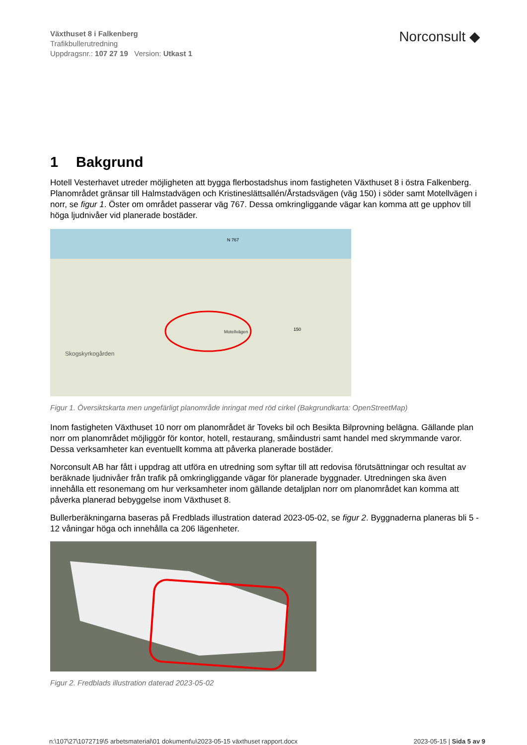Växthuset 8 i Falkenberg
Trafikbullerutredning
Uppdragsnr.: 107 27 19 Version: Utkast 1
Norconsult ◆
1 Bakgrund
Hotell Vesterhavet utreder möjligheten att bygga flerbostadshus inom fastigheten Växthuset 8 i östra Falkenberg. Planområdet gränsar till Halmstadvägen och Kristineslättsallén/Årstadsvägen (väg 150) i söder samt Motellvägen i norr, se figur 1. Öster om området passerar väg 767. Dessa omkringliggande vägar kan komma att ge upphov till höga ljudnivåer vid planerade bostäder.
Skogskyrkogården
Motellvägen
150
N 767
Figur 1. Översiktskarta men ungefärligt planområde inringat med röd cirkel (Bakgrundkarta: OpenStreetMap)
Inom fastigheten Växthuset 10 norr om planområdet är Toveks bil och Besikta Bilprovning belägna. Gällande plan norr om planområdet möjliggör för kontor, hotell, restaurang, småindustri samt handel med skrymmande varor. Dessa verksamheter kan eventuellt komma att påverka planerade bostäder.
Norconsult AB har fått i uppdrag att utföra en utredning som syftar till att redovisa förutsättningar och resultat av beräknade ljudnivåer från trafik på omkringliggande vägar för planerade byggnader. Utredningen ska även innehålla ett resonemang om hur verksamheter inom gällande detaljplan norr om planområdet kan komma att påverka planerad bebyggelse inom Växthuset 8.
Bullerberäkningarna baseras på Fredblads illustration daterad 2023-05-02, se figur 2. Byggnaderna planeras bli 5 - 12 våningar höga och innehålla ca 206 lägenheter.
Figur 2. Fredblads illustration daterad 2023-05-02
n:\107\27\1072719\5 arbetsmaterial\01 dokument\u\2023-05-15 växthuset rapport.docx 2023-05-15 | Sida 5 av 9